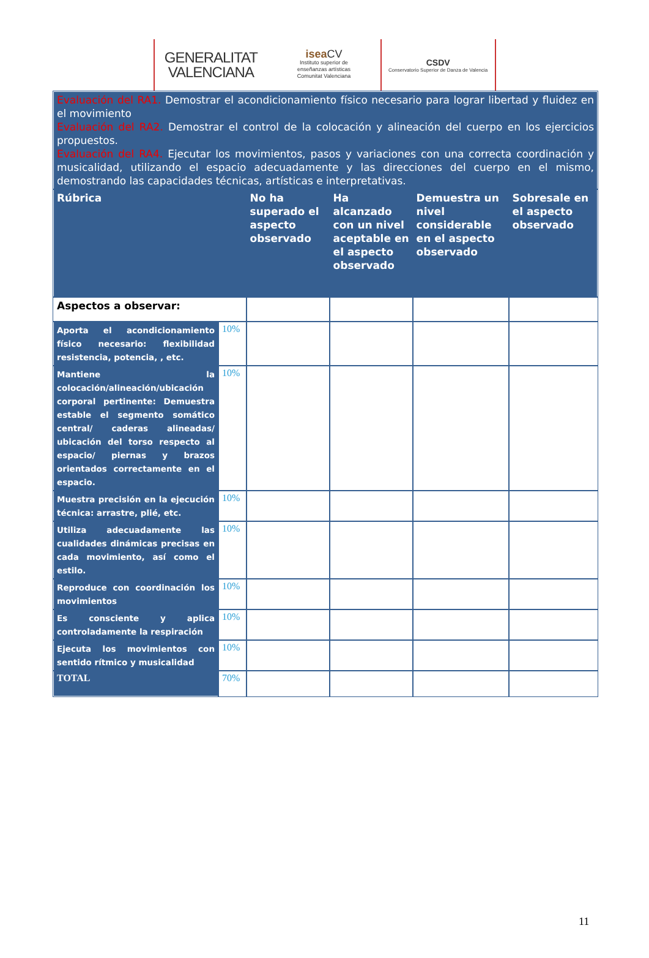GENERALITAT
VALENCIANA
isea CV
Instituto superior de
enseñanzas artísticas
Comunitat Valenciana
CSDV
Conservatorio Superior de Danza de Valencia
| Evaluación del RA1. Demostrar el acondicionamiento físico necesario para lograr libertad y fluidez en el movimiento Evaluación del RA2. Demostrar el control de la colocación y alineación del cuerpo en los ejercicios propuestos. Evaluación del RA4. Ejecutar los movimientos, pasos y variaciones con una correcta coordinación y musicalidad, utilizando el espacio adecuadamente y las direcciones del cuerpo en el mismo, demostrando las capacidades técnicas, artísticas e interpretativas. | | | | | |
| Rúbrica | | No ha superado el aspecto observado | Ha alcanzado con un nivel aceptable en el aspecto observado | Demuestra un nivel considerable en el aspecto observado | Sobresale en el aspecto observado |
| Aspectos a observar: | | | | | |
| Aporta el acondicionamiento físico necesario: flexibilidad resistencia, potencia, , etc. | 10% | | | | |
| Mantiene la colocación/alineación/ubicación corporal pertinente: Demuestra estable el segmento somático central/ caderas alineadas/ ubicación del torso respecto al espacio/ piernas y brazos orientados correctamente en el espacio. | 10% | | | | |
| Muestra precisión en la ejecución técnica: arrastre, plié, etc. | 10% | | | | |
| Utiliza adecuadamente las cualidades dinámicas precisas en cada movimiento, así como el estilo. | 10% | | | | |
| Reproduce con coordinación los movimientos | 10% | | | | |
| Es consciente y aplica controladamente la respiración | 10% | | | | |
| Ejecuta los movimientos con sentido rítmico y musicalidad | 10% | | | | |
| TOTAL | 70% | | | | |
11